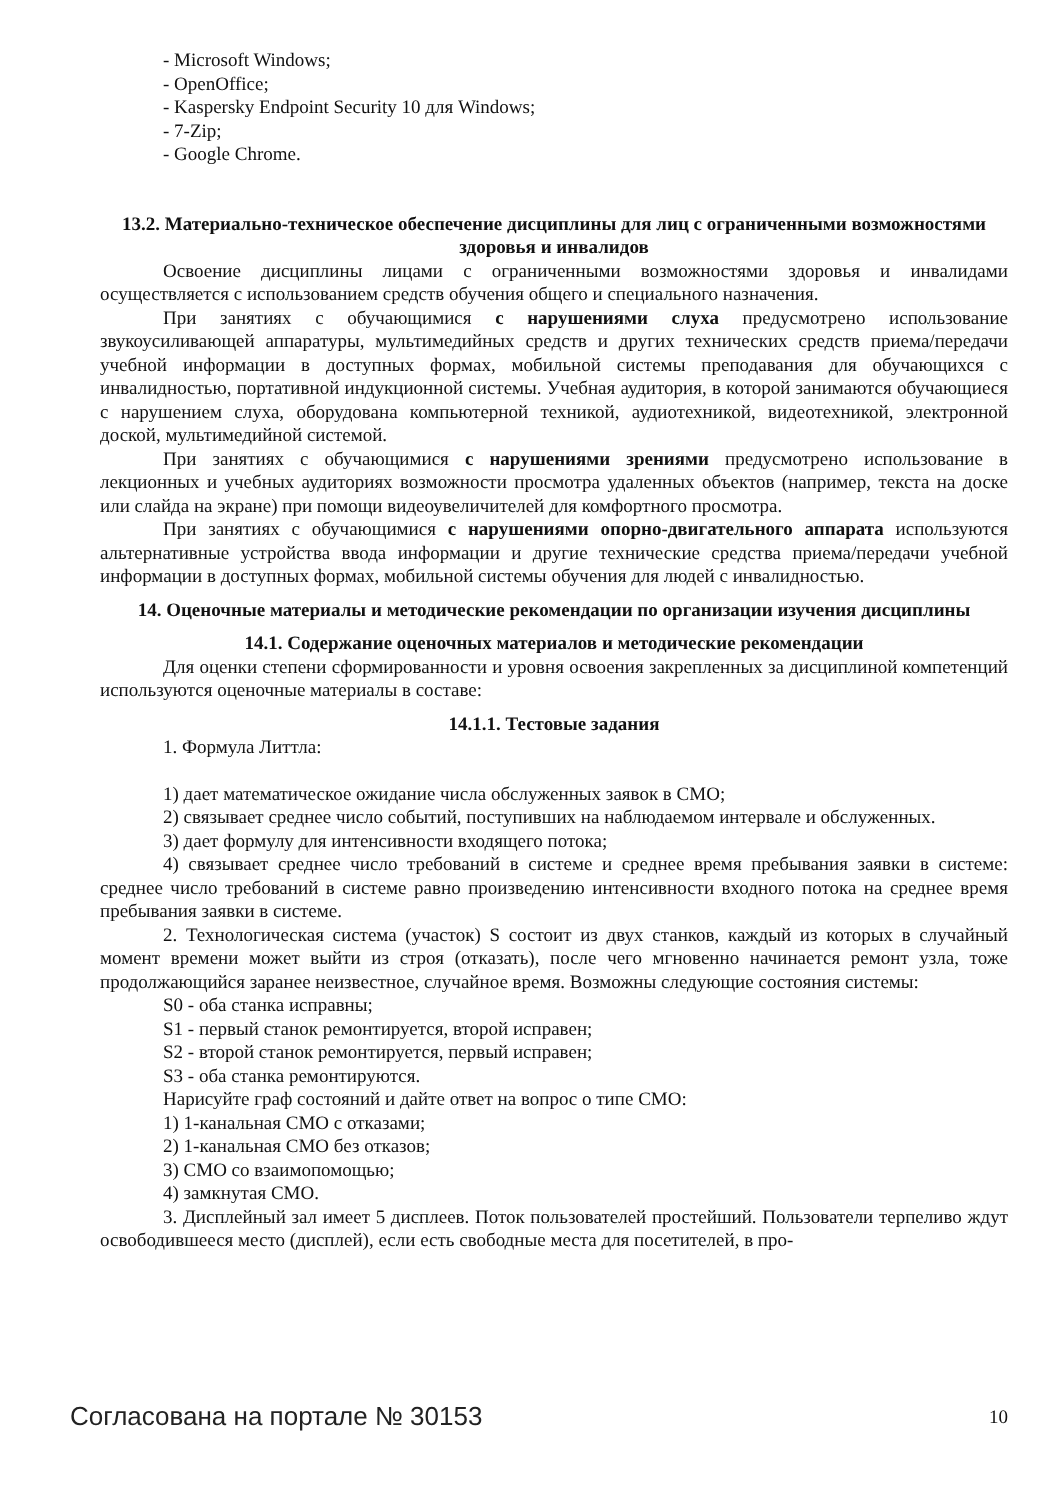- Microsoft Windows;
- OpenOffice;
- Kaspersky Endpoint Security 10 для Windows;
- 7-Zip;
- Google Chrome.
13.2. Материально-техническое обеспечение дисциплины для лиц с ограниченными возможностями здоровья и инвалидов
Освоение дисциплины лицами с ограниченными возможностями здоровья и инвалидами осуществляется с использованием средств обучения общего и специального назначения.
При занятиях с обучающимися с нарушениями слуха предусмотрено использование звукоусиливающей аппаратуры, мультимедийных средств и других технических средств приема/передачи учебной информации в доступных формах, мобильной системы преподавания для обучающихся с инвалидностью, портативной индукционной системы. Учебная аудитория, в которой занимаются обучающиеся с нарушением слуха, оборудована компьютерной техникой, аудиотехникой, видеотехникой, электронной доской, мультимедийной системой.
При занятиях с обучающимися с нарушениями зрениями предусмотрено использование в лекционных и учебных аудиториях возможности просмотра удаленных объектов (например, текста на доске или слайда на экране) при помощи видеоувеличителей для комфортного просмотра.
При занятиях с обучающимися с нарушениями опорно-двигательного аппарата используются альтернативные устройства ввода информации и другие технические средства приема/передачи учебной информации в доступных формах, мобильной системы обучения для людей с инвалидностью.
14. Оценочные материалы и методические рекомендации по организации изучения дисциплины
14.1. Содержание оценочных материалов и методические рекомендации
Для оценки степени сформированности и уровня освоения закрепленных за дисциплиной компетенций используются оценочные материалы в составе:
14.1.1. Тестовые задания
1. Формула Литтла:
1) дает математическое ожидание числа обслуженных заявок в СМО;
2) связывает среднее число событий, поступивших на наблюдаемом интервале и обслуженных.
3) дает формулу для интенсивности входящего потока;
4) связывает среднее число требований в системе и среднее время пребывания заявки в системе: среднее число требований в системе равно произведению интенсивности входного потока на среднее время пребывания заявки в системе.
2. Технологическая система (участок) S состоит из двух станков, каждый из которых в случайный момент времени может выйти из строя (отказать), после чего мгновенно начинается ремонт узла, тоже продолжающийся заранее неизвестное, случайное время. Возможны следующие состояния системы:
S0 - оба станка исправны;
S1 - первый станок ремонтируется, второй исправен;
S2 - второй станок ремонтируется, первый исправен;
S3 - оба станка ремонтируются.
Нарисуйте граф состояний и дайте ответ на вопрос о типе СМО:
1) 1-канальная СМО с отказами;
2) 1-канальная СМО без отказов;
3) СМО со взаимопомощью;
4) замкнутая СМО.
3. Дисплейный зал имеет 5 дисплеев. Поток пользователей простейший. Пользователи терпеливо ждут освободившееся место (дисплей), если есть свободные места для посетителей, в про-
Согласована на портале № 30153 10